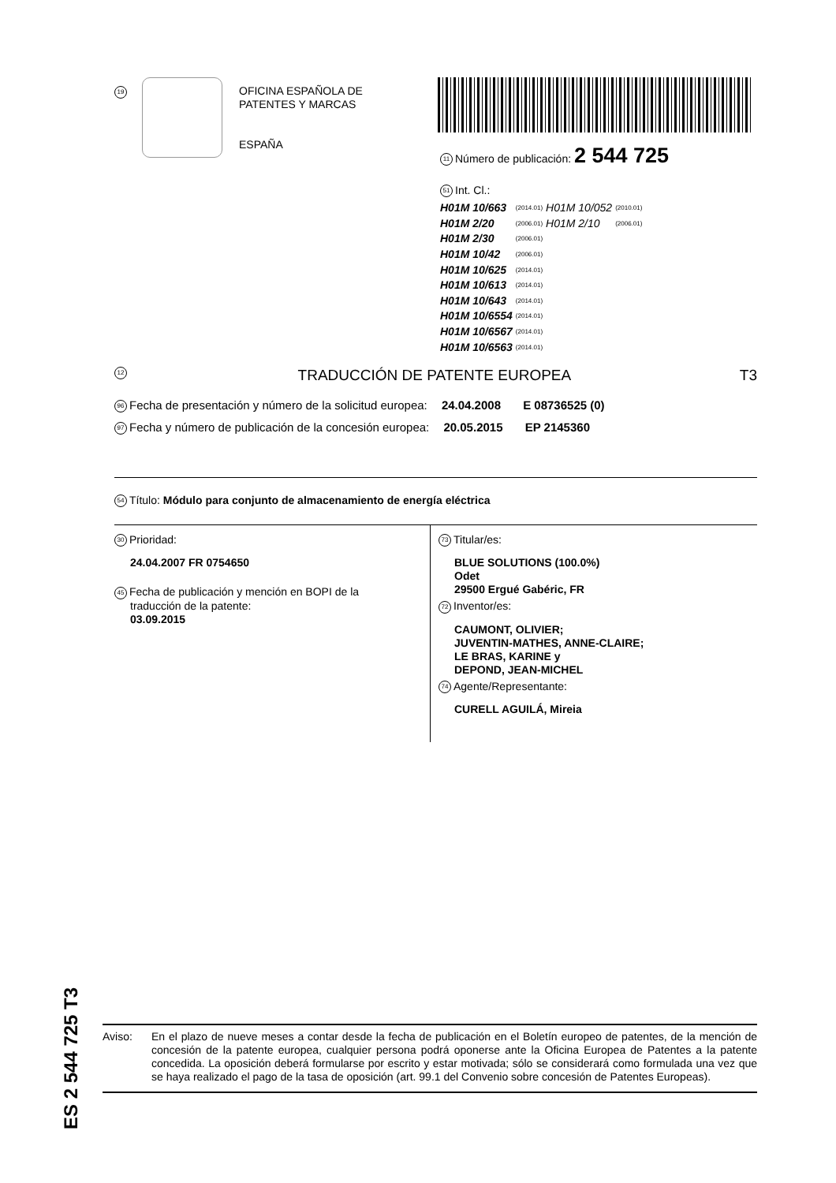19
OFICINA ESPAÑOLA DE
PATENTES Y MARCAS
ESPAÑA
11 Número de publicación: 2 544 725
51 Int. Cl.:
| H01M 10/663 | (2014.01) | H01M 10/052 | (2010.01) |
| H01M 2/20 | (2006.01) | H01M 2/10 | (2006.01) |
| H01M 2/30 | (2006.01) | | |
| H01M 10/42 | (2006.01) | | |
| H01M 10/625 | (2014.01) | | |
| H01M 10/613 | (2014.01) | | |
| H01M 10/643 | (2014.01) | | |
| H01M 10/6554 | (2014.01) | | |
| H01M 10/6567 | (2014.01) | | |
| H01M 10/6563 | (2014.01) | | |
12 TRADUCCIÓN DE PATENTE EUROPEA T3
96 Fecha de presentación y número de la solicitud europea: 24.04.2008 E 08736525 (0)
97 Fecha y número de publicación de la concesión europea: 20.05.2015 EP 2145360
54 Título: Módulo para conjunto de almacenamiento de energía eléctrica
30 Prioridad:
24.04.2007 FR 0754650
45 Fecha de publicación y mención en BOPI de la
traducción de la patente:
03.09.2015
73 Titular/es:
BLUE SOLUTIONS (100.0%)
Odet
29500 Ergué Gabéric, FR
72 Inventor/es:
CAUMONT, OLIVIER;
JUVENTIN-MATHES, ANNE-CLAIRE;
LE BRAS, KARINE y
DEPOND, JEAN-MICHEL
74 Agente/Representante:
CURELL AGUILÁ, Mireia
ES 2 544 725 T3
Aviso: En el plazo de nueve meses a contar desde la fecha de publicación en el Boletín europeo de patentes, de la mención de concesión de la patente europea, cualquier persona podrá oponerse ante la Oficina Europea de Patentes a la patente concedida. La oposición deberá formularse por escrito y estar motivada; sólo se considerará como formulada una vez que se haya realizado el pago de la tasa de oposición (art. 99.1 del Convenio sobre concesión de Patentes Europeas).